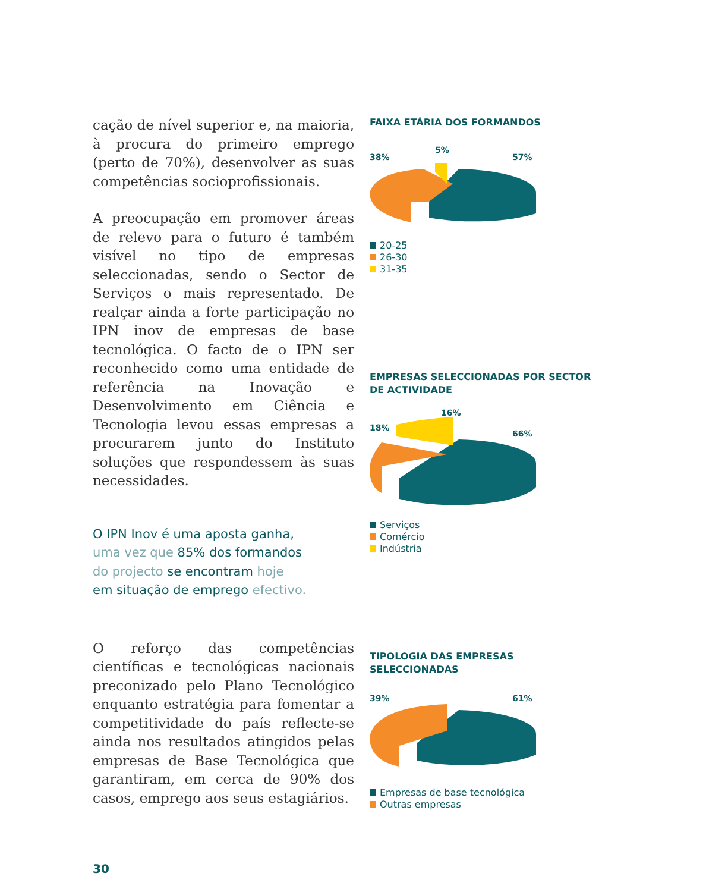cação de nível superior e, na maioria, à procura do primeiro emprego (perto de 70%), desenvolver as suas competências socioprofissionais.
A preocupação em promover áreas de relevo para o futuro é também visível no tipo de empresas seleccionadas, sendo o Sector de Serviços o mais representado. De realçar ainda a forte participação no IPN inov de empresas de base tecnológica. O facto de o IPN ser reconhecido como uma entidade de referência na Inovação e Desenvolvimento em Ciência e Tecnologia levou essas empresas a procurarem junto do Instituto soluções que respondessem às suas necessidades.
O IPN Inov é uma aposta ganha,
uma vez que 85% dos formandos
do projecto se encontram hoje
em situação de emprego efectivo.
O reforço das competências científicas e tecnológicas nacionais preconizado pelo Plano Tecnológico enquanto estratégia para fomentar a competitividade do país reflecte-se ainda nos resultados atingidos pelas empresas de Base Tecnológica que garantiram, em cerca de 90% dos casos, emprego aos seus estagiários.
FAIXA ETÁRIA DOS FORMANDOS
38%
5%
57%
20-25
26-30
31-35
EMPRESAS SELECCIONADAS POR SECTOR
DE ACTIVIDADE
18%
16%
66%
Serviços
Comércio
Indústria
TIPOLOGIA DAS EMPRESAS SELECCIONADAS
39%
61%
Empresas de base tecnológica
Outras empresas
30